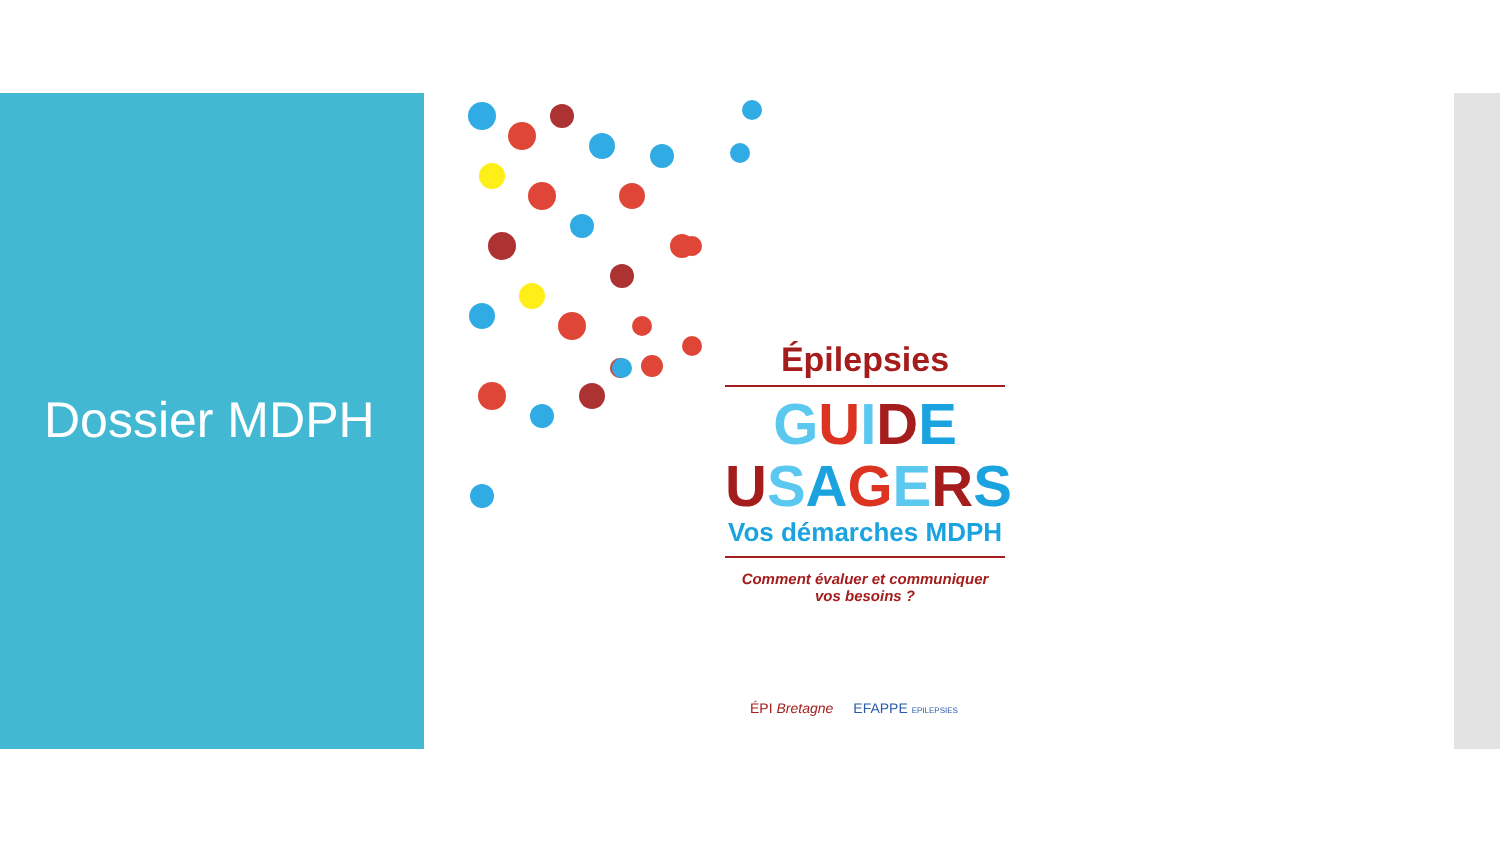Dossier MDPH
Épilepsies
GUIDE
USAGERS
Vos démarches MDPH
Comment évaluer et communiquer
vos besoins ?
ÉPI Bretagne EFAPPE EPILEPSIES